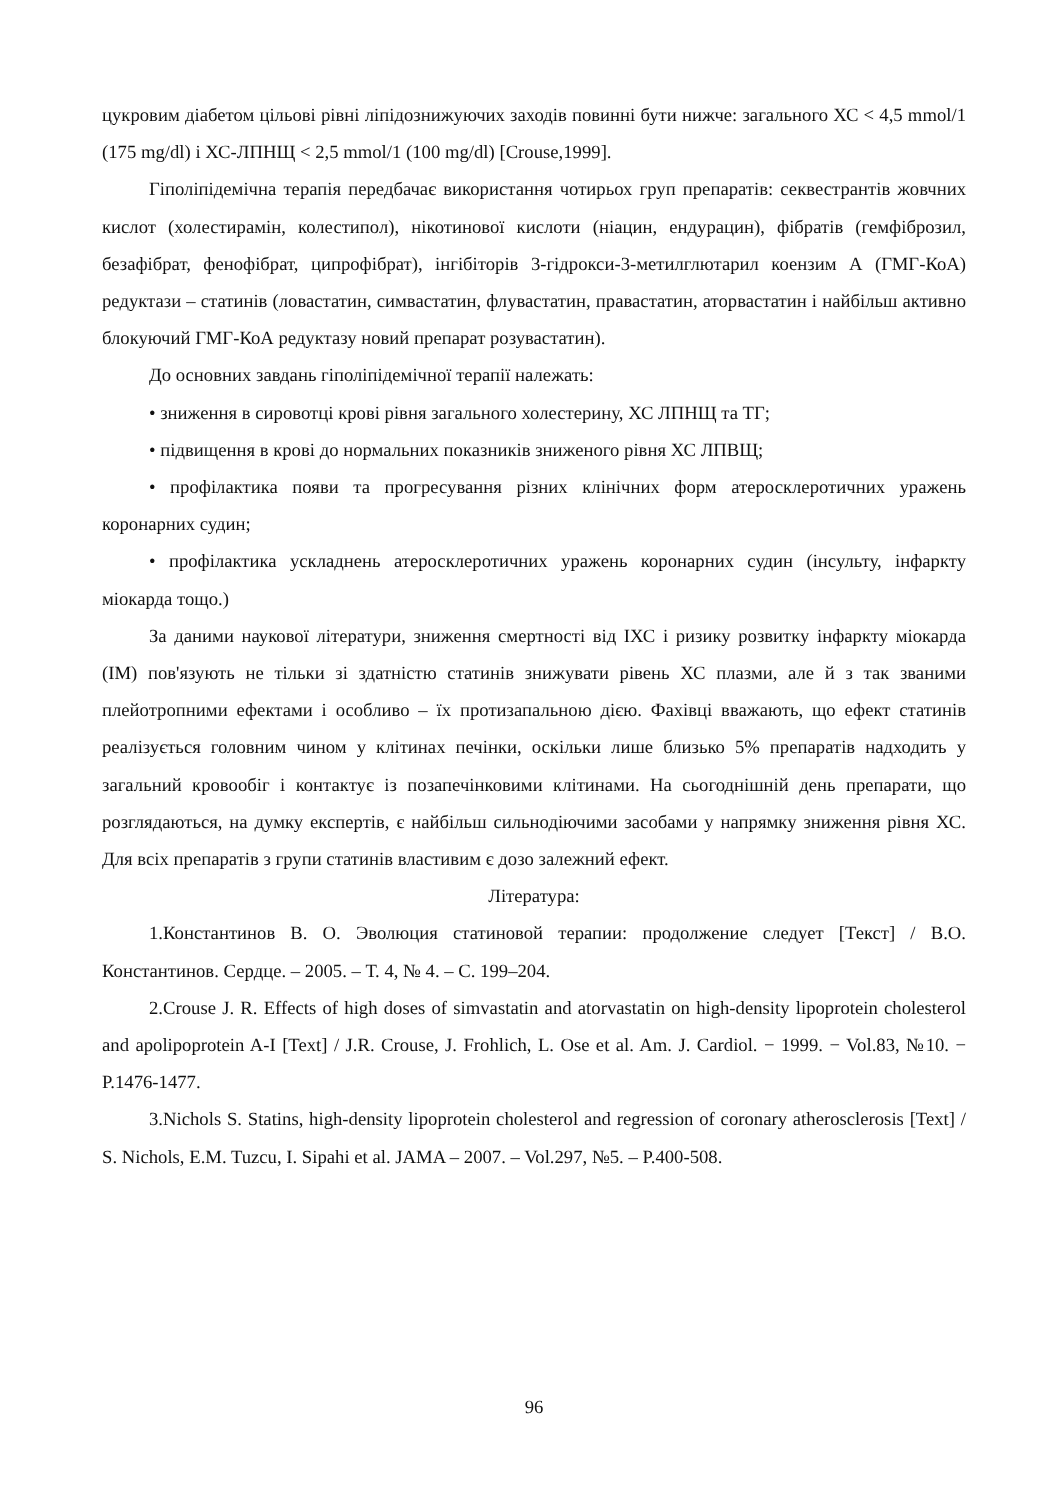цукровим діабетом цільові рівні ліпідознижуючих заходів повинні бути нижче: загального ХС < 4,5 mmol/1 (175 mg/dl) і ХС-ЛПНЩ < 2,5 mmol/1 (100 mg/dl) [Crouse,1999].
Гіполіпідемічна терапія передбачає використання чотирьох груп препаратів: секвестрантів жовчних кислот (холестирамін, колестипол), нікотинової кислоти (ніацин, ендурацин), фібратів (гемфіброзил, безафібрат, фенофібрат, ципрофібрат), інгібіторів 3-гідрокси-3-метилглютарил коензим А (ГМГ-КоА) редуктази – статинів (ловастатин, симвастатин, флувастатин, правастатин, аторвастатин і найбільш активно блокуючий ГМГ-КоА редуктазу новий препарат розувастатин).
До основних завдань гіполіпідемічної терапії належать:
• зниження в сировотці крові рівня загального холестерину, ХС ЛПНЩ та ТГ;
• підвищення в крові до нормальних показників зниженого рівня ХС ЛПВЩ;
• профілактика появи та прогресування різних клінічних форм атеросклеротичних уражень коронарних судин;
• профілактика ускладнень атеросклеротичних уражень коронарних судин (інсульту, інфаркту міокарда тощо.)
За даними наукової літератури, зниження смертності від ІХС і ризику розвитку інфаркту міокарда (ІМ) пов'язують не тільки зі здатністю статинів знижувати рівень ХС плазми, але й з так званими плейотропними ефектами і особливо – їх протизапальною дією. Фахівці вважають, що ефект статинів реалізується головним чином у клітинах печінки, оскільки лише близько 5% препаратів надходить у загальний кровообіг і контактує із позапечінковими клітинами. На сьогоднішній день препарати, що розглядаються, на думку експертів, є найбільш сильнодіючими засобами у напрямку зниження рівня ХС. Для всіх препаратів з групи статинів властивим є дозо залежний ефект.
Література:
1.Константинов В. О. Эволюция статиновой терапии: продолжение следует [Текст] / В.О. Константинов. Сердце. – 2005. – Т. 4, № 4. – С. 199–204.
2.Crouse J. R. Effects of high doses of simvastatin and atorvastatin on high-density lipoprotein cholesterol and apolipoprotein A-I [Text] / J.R. Crouse, J. Frohlich, L. Ose et al. Am. J. Cardiol. − 1999. − Vol.83, №10. − P.1476-1477.
3.Nichols S. Statins, high-density lipoprotein cholesterol and regression of coronary atherosclerosis [Text] / S. Nichols, E.M. Tuzcu, I. Sipahi et al. JAMA – 2007. – Vol.297, №5. – P.400-508.
96